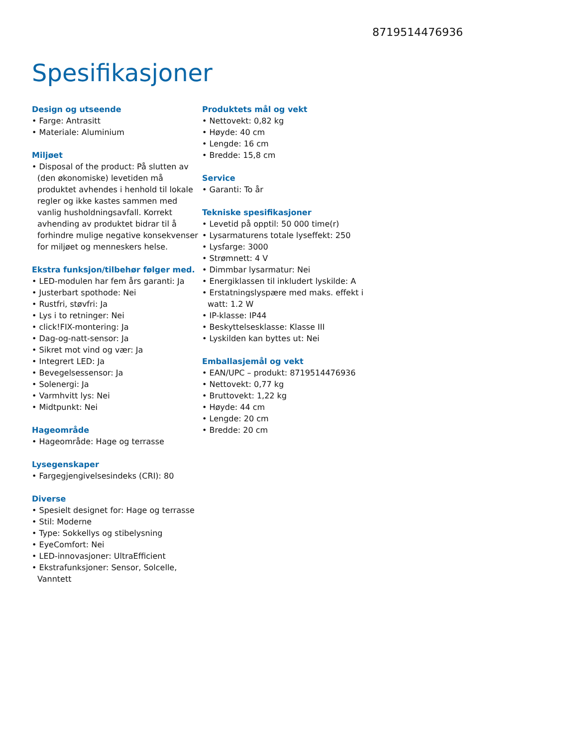8719514476936
Spesifikasjoner
Design og utseende
• Farge: Antrasitt
• Materiale: Aluminium
Miljøet
• Disposal of the product: På slutten av (den økonomiske) levetiden må produktet avhendes i henhold til lokale regler og ikke kastes sammen med vanlig husholdningsavfall. Korrekt avhending av produktet bidrar til å forhindre mulige negative konsekvenser for miljøet og menneskers helse.
Ekstra funksjon/tilbehør følger med.
• LED-modulen har fem års garanti: Ja
• Justerbart spothode: Nei
• Rustfri, støvfri: Ja
• Lys i to retninger: Nei
• click!FIX-montering: Ja
• Dag-og-natt-sensor: Ja
• Sikret mot vind og vær: Ja
• Integrert LED: Ja
• Bevegelsessensor: Ja
• Solenergi: Ja
• Varmhvitt lys: Nei
• Midtpunkt: Nei
Hageområde
• Hageområde: Hage og terrasse
Lysegenskaper
• Fargegjengivelsesindeks (CRI): 80
Diverse
• Spesielt designet for: Hage og terrasse
• Stil: Moderne
• Type: Sokkellys og stibelysning
• EyeComfort: Nei
• LED-innovasjoner: UltraEfficient
• Ekstrafunksjoner: Sensor, Solcelle, Vanntett
Produktets mål og vekt
• Nettovekt: 0,82 kg
• Høyde: 40 cm
• Lengde: 16 cm
• Bredde: 15,8 cm
Service
• Garanti: To år
Tekniske spesifikasjoner
• Levetid på opptil: 50 000 time(r)
• Lysarmaturens totale lyseffekt: 250
• Lysfarge: 3000
• Strømnett: 4 V
• Dimmbar lysarmatur: Nei
• Energiklassen til inkludert lyskilde: A
• Erstatningslyspære med maks. effekt i watt: 1.2 W
• IP-klasse: IP44
• Beskyttelsesklasse: Klasse III
• Lyskilden kan byttes ut: Nei
Emballasjemål og vekt
• EAN/UPC – produkt: 8719514476936
• Nettovekt: 0,77 kg
• Bruttovekt: 1,22 kg
• Høyde: 44 cm
• Lengde: 20 cm
• Bredde: 20 cm